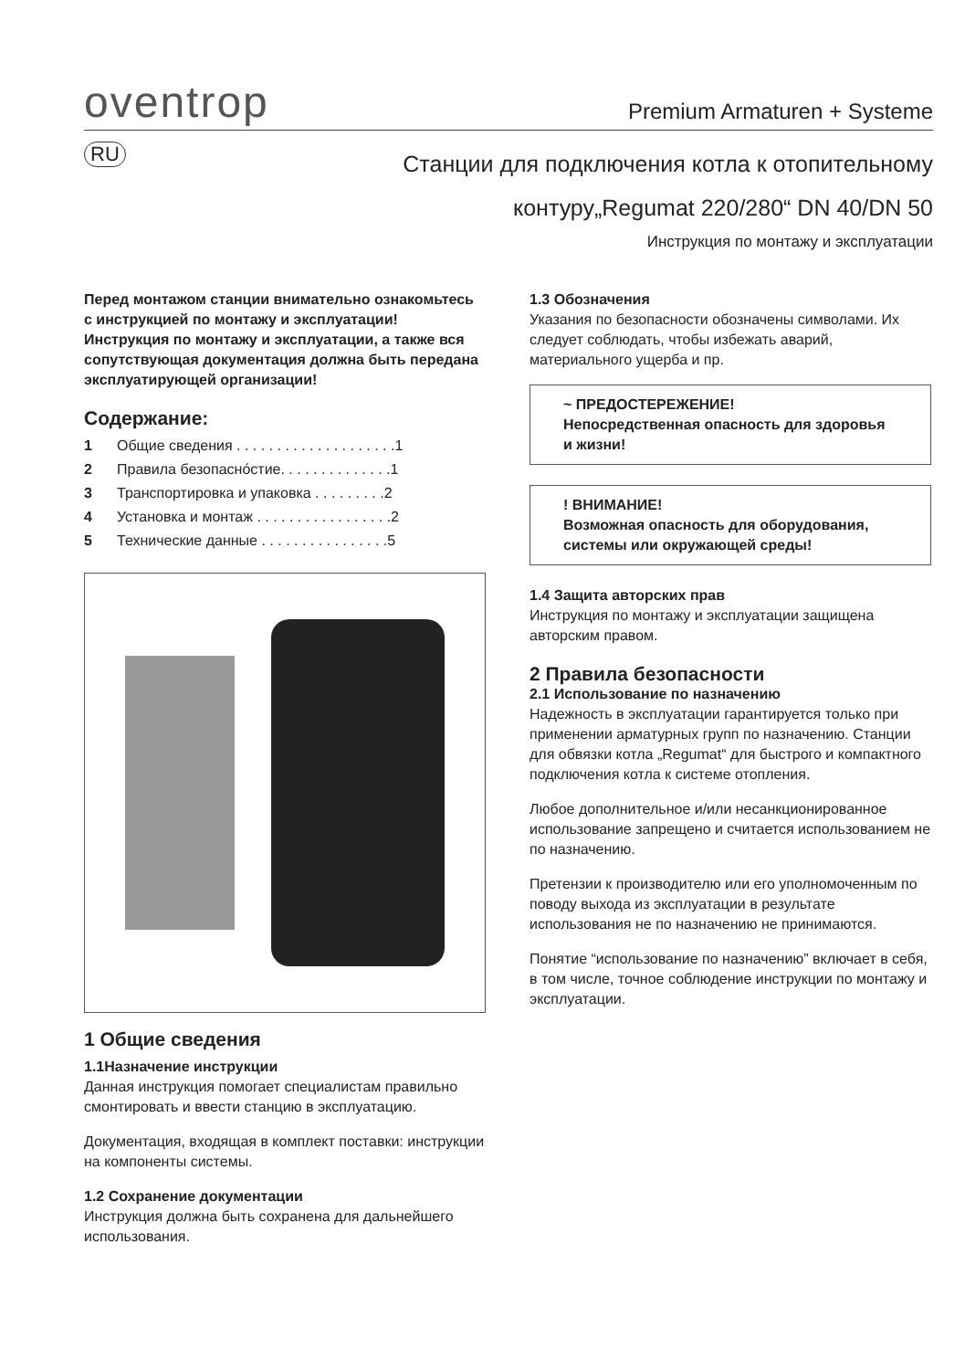oventrop
Premium Armaturen + Systeme
RU
Станции для подключения котла к отопительному
контуру„Regumat 220/280“ DN 40/DN 50
Инструкция по монтажу и эксплуатации
Перед монтажом станции внимательно ознакомьтесь с инструкцией по монтажу и эксплуатации!
Инструкция по монтажу и эксплуатации, а также вся сопутствующая документация должна быть передана эксплуатирующей организации!
Содержание:
1 Общие сведения . . . . . . . . . . . . . . . . . . . .1
2 Правила безопаснóстие. . . . . . . . . . . . . .1
3 Транспортировка и упаковка . . . . . . . . .2
4 Установка и монтаж . . . . . . . . . . . . . . . . .2
5 Технические данные . . . . . . . . . . . . . . . .5
1 Общие сведения
1.1Назначение инструкции
Данная инструкция помогает специалистам правильно смонтировать и ввести станцию в эксплуатацию.
Документация, входящая в комплект поставки: инструкции на компоненты системы.
1.2 Сохранение документации
Инструкция должна быть сохранена для дальнейшего использования.
1.3 Обозначения
Указания по безопасности обозначены символами. Их следует соблюдать, чтобы избежать аварий, материального ущерба и пр.
~ ПРЕДОСТЕРЕЖЕНИЕ!
Непосредственная опасность для здоровья и жизни!
! ВНИМАНИЕ!
Возможная опасность для оборудования, системы или окружающей среды!
1.4 Защита авторских прав
Инструкция по монтажу и эксплуатации защищена авторским правом.
2 Правила безопасности
2.1 Использование по назначению
Надежность в эксплуатации гарантируется только при применении арматурных групп по назначению. Станции для обвязки котла „Regumat“ для быстрого и компактного подключения котла к системе отопления.
Любое дополнительное и/или несанкционированное использование запрещено и считается использованием не по назначению.
Претензии к производителю или его уполномоченным по поводу выхода из эксплуатации в результате использования не по назначению не принимаются.
Понятие “использование по назначению” включает в себя, в том числе, точное соблюдение инструкции по монтажу и эксплуатации.